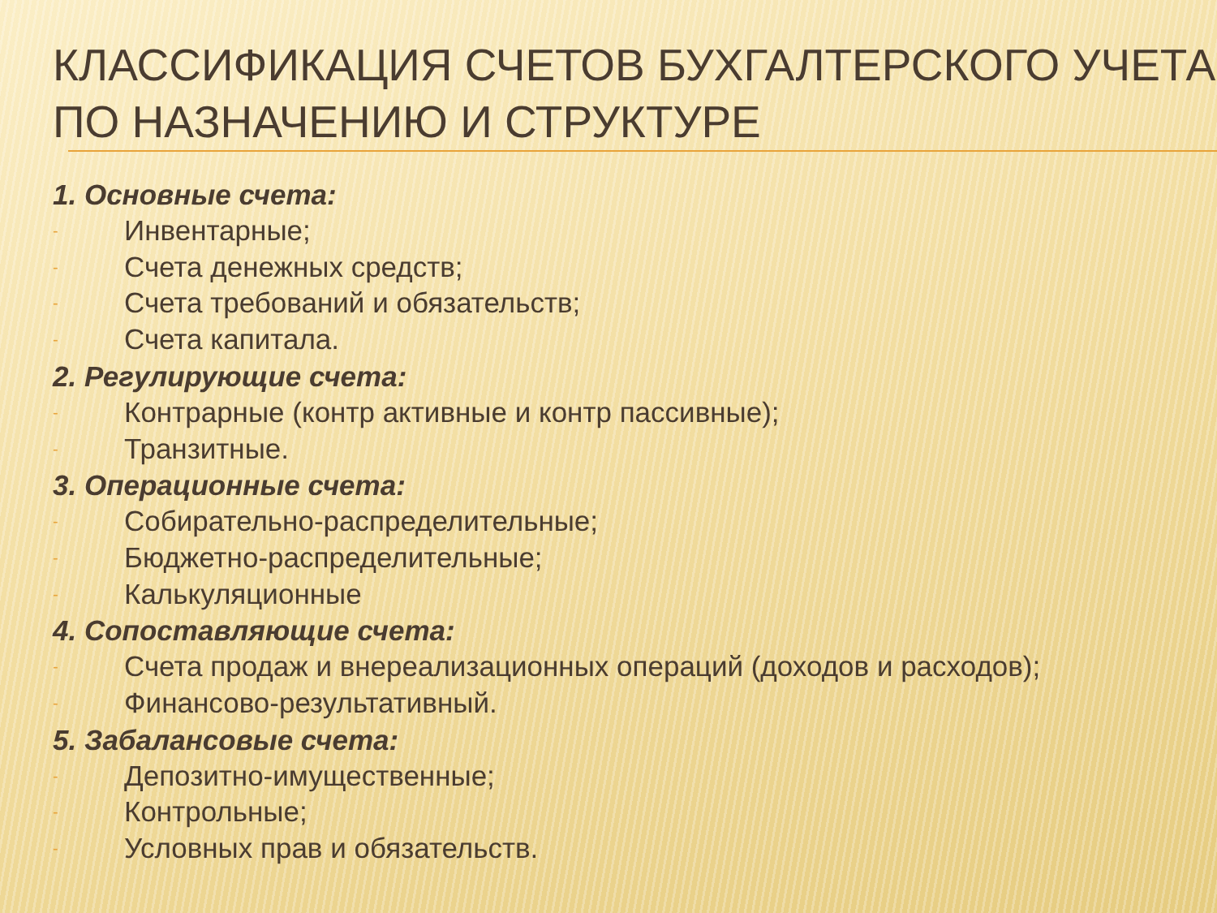КЛАССИФИКАЦИЯ СЧЕТОВ БУХГАЛТЕРСКОГО УЧЕТА ПО НАЗНАЧЕНИЮ И СТРУКТУРЕ
1. Основные счета:
- Инвентарные;
- Счета денежных средств;
- Счета требований и обязательств;
- Счета капитала.
2. Регулирующие счета:
- Контрарные (контр активные и контр пассивные);
- Транзитные.
3. Операционные счета:
- Собирательно-распределительные;
- Бюджетно-распределительные;
- Калькуляционные
4. Сопоставляющие счета:
- Счета продаж и внереализационных операций (доходов и расходов);
- Финансово-результативный.
5. Забалансовые счета:
- Депозитно-имущественные;
- Контрольные;
- Условных прав и обязательств.